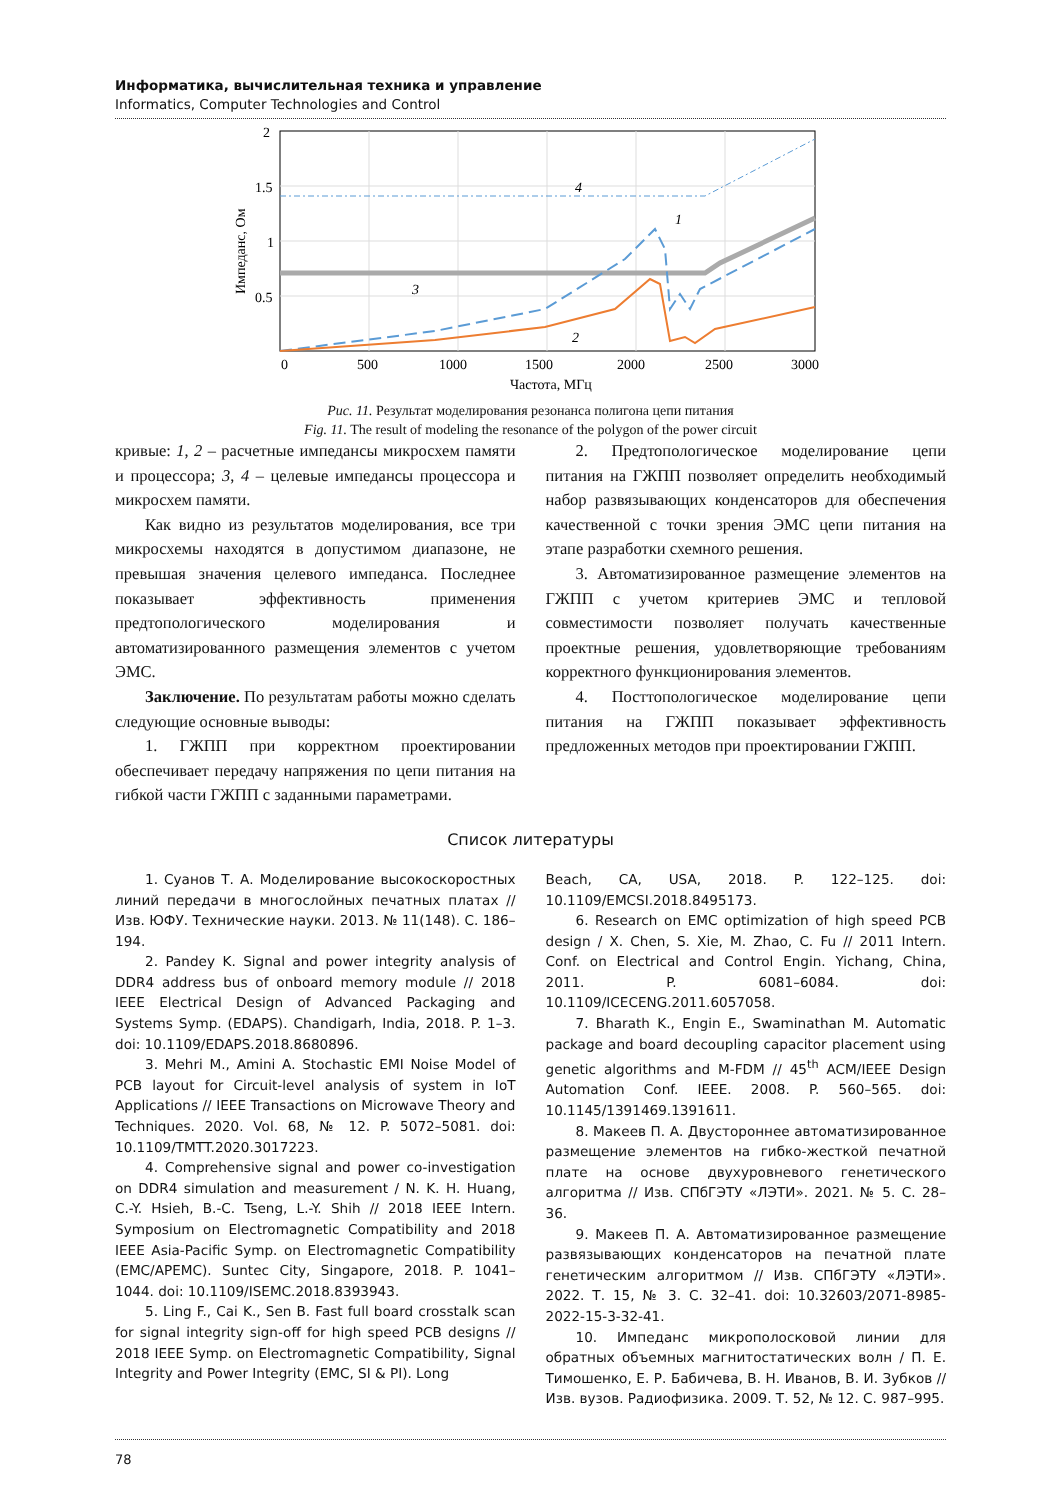Информатика, вычислительная техника и управление
Informatics, Computer Technologies and Control
2
1.5
1
0.5
0
500
1000
1500
2000
2500
3000
Частота, МГц
Импеданс, Ом
1
2
3
4
Рис. 11. Результат моделирования резонанса полигона цепи питания
Fig. 11. The result of modeling the resonance of the polygon of the power circuit
кривые: 1, 2 – расчетные импедансы микросхем памяти и процессора; 3, 4 – целевые импедансы процессора и микросхем памяти.
Как видно из результатов моделирования, все три микросхемы находятся в допустимом диапазоне, не превышая значения целевого импеданса. Последнее показывает эффективность применения предтопологического моделирования и автоматизированного размещения элементов с учетом ЭМС.
Заключение. По результатам работы можно сделать следующие основные выводы:
1. ГЖПП при корректном проектировании обеспечивает передачу напряжения по цепи питания на гибкой части ГЖПП с заданными параметрами.
2. Предтопологическое моделирование цепи питания на ГЖПП позволяет определить необходимый набор развязывающих конденсаторов для обеспечения качественной с точки зрения ЭМС цепи питания на этапе разработки схемного решения.
3. Автоматизированное размещение элементов на ГЖПП с учетом критериев ЭМС и тепловой совместимости позволяет получать качественные проектные решения, удовлетворяющие требованиям корректного функционирования элементов.
4. Посттопологическое моделирование цепи питания на ГЖПП показывает эффективность предложенных методов при проектировании ГЖПП.
Список литературы
1. Суанов Т. А. Моделирование высокоскоростных линий передачи в многослойных печатных платах // Изв. ЮФУ. Технические науки. 2013. № 11(148). С. 186–194.
2. Pandey K. Signal and power integrity analysis of DDR4 address bus of onboard memory module // 2018 IEEE Electrical Design of Advanced Packaging and Systems Symp. (EDAPS). Chandigarh, India, 2018. P. 1–3. doi: 10.1109/EDAPS.2018.8680896.
3. Mehri M., Amini A. Stochastic EMI Noise Model of PCB layout for Circuit-level analysis of system in IoT Applications // IEEE Transactions on Microwave Theory and Techniques. 2020. Vol. 68, № 12. P. 5072–5081. doi: 10.1109/TMTT.2020.3017223.
4. Comprehensive signal and power co-investigation on DDR4 simulation and measurement / N. K. H. Huang, C.-Y. Hsieh, B.-C. Tseng, L.-Y. Shih // 2018 IEEE Intern. Symposium on Electromagnetic Compatibility and 2018 IEEE Asia-Pacific Symp. on Electromagnetic Compatibility (EMC/APEMC). Suntec City, Singapore, 2018. P. 1041–1044. doi: 10.1109/ISEMC.2018.8393943.
5. Ling F., Cai K., Sen B. Fast full board crosstalk scan for signal integrity sign-off for high speed PCB designs // 2018 IEEE Symp. on Electromagnetic Compatibility, Signal Integrity and Power Integrity (EMC, SI & PI). Long
Beach, CA, USA, 2018. P. 122–125. doi: 10.1109/EMCSI.2018.8495173.
6. Research on EMC optimization of high speed PCB design / X. Chen, S. Xie, M. Zhao, C. Fu // 2011 Intern. Conf. on Electrical and Control Engin. Yichang, China, 2011. P. 6081–6084. doi: 10.1109/ICECENG.2011.6057058.
7. Bharath K., Engin E., Swaminathan M. Automatic package and board decoupling capacitor placement using genetic algorithms and M-FDM // 45<sup>th</sup> ACM/IEEE Design Automation Conf. IEEE. 2008. P. 560–565. doi: 10.1145/1391469.1391611.
8. Макеев П. А. Двустороннее автоматизированное размещение элементов на гибко-жесткой печатной плате на основе двухуровневого генетического алгоритма // Изв. СПбГЭТУ «ЛЭТИ». 2021. № 5. С. 28–36.
9. Макеев П. А. Автоматизированное размещение развязывающих конденсаторов на печатной плате генетическим алгоритмом // Изв. СПбГЭТУ «ЛЭТИ». 2022. Т. 15, № 3. С. 32–41. doi: 10.32603/2071-8985-2022-15-3-32-41.
10. Импеданс микрополосковой линии для обратных объемных магнитостатических волн / П. Е. Тимошенко, Е. Р. Бабичева, В. Н. Иванов, В. И. Зубков // Изв. вузов. Радиофизика. 2009. Т. 52, № 12. С. 987–995.
78